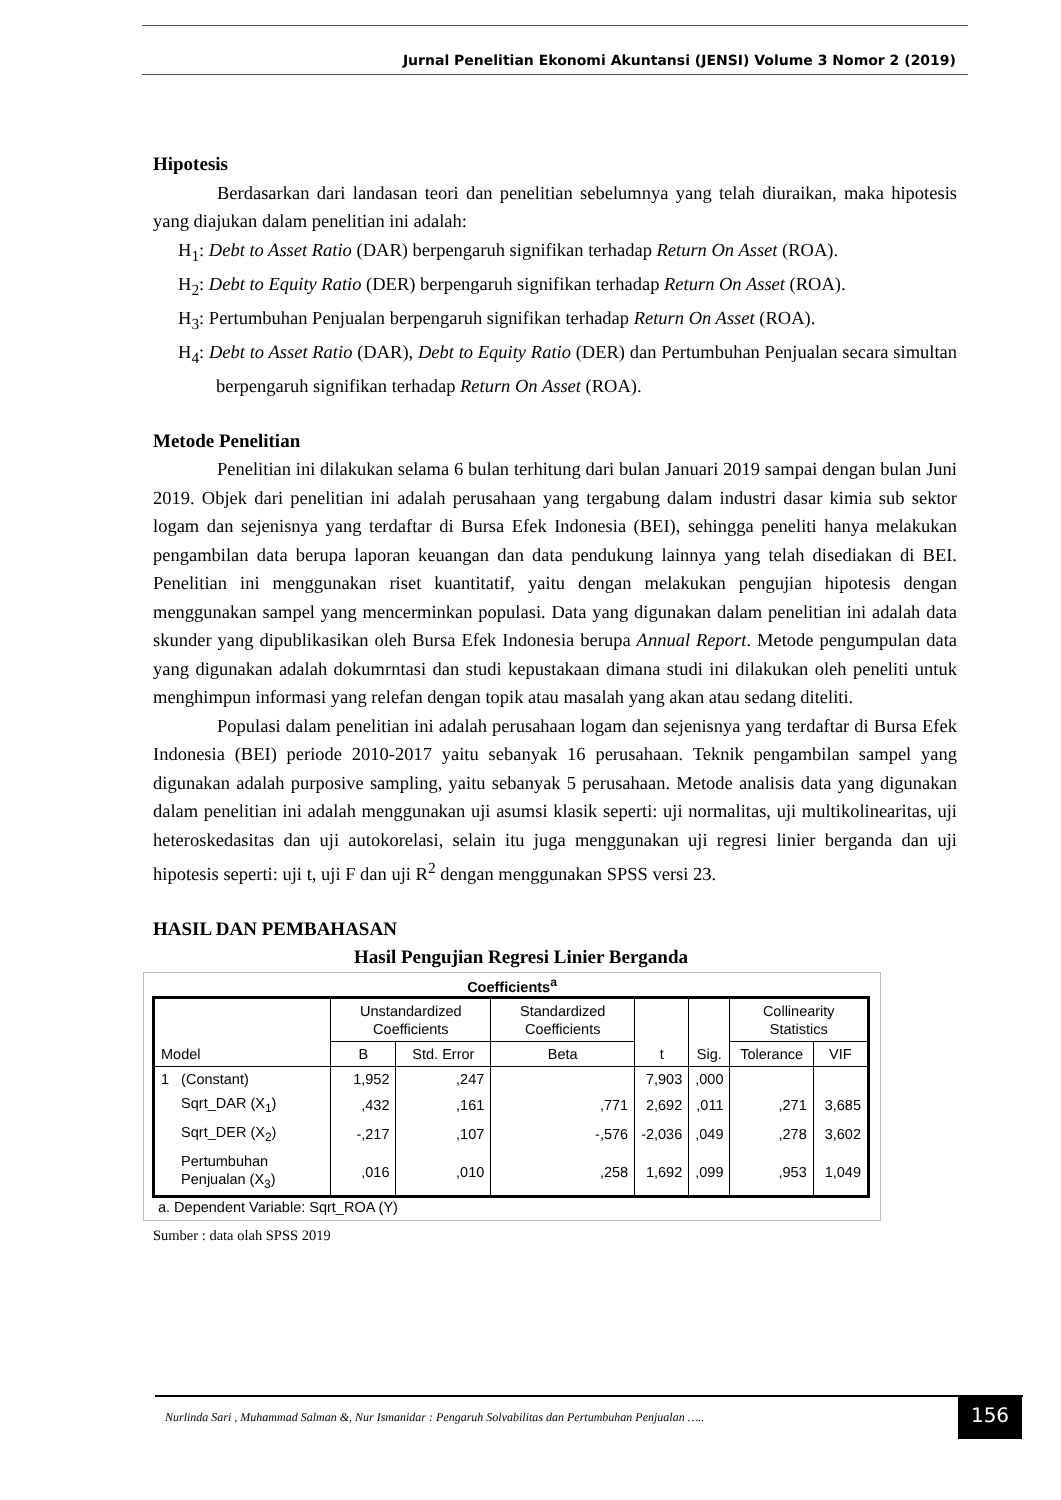Jurnal Penelitian Ekonomi Akuntansi (JENSI) Volume 3 Nomor 2 (2019)
Hipotesis
Berdasarkan dari landasan teori dan penelitian sebelumnya yang telah diuraikan, maka hipotesis yang diajukan dalam penelitian ini adalah:
H<sub>1</sub>: Debt to Asset Ratio (DAR) berpengaruh signifikan terhadap Return On Asset (ROA).
H<sub>2</sub>: Debt to Equity Ratio (DER) berpengaruh signifikan terhadap Return On Asset (ROA).
H<sub>3</sub>: Pertumbuhan Penjualan berpengaruh signifikan terhadap Return On Asset (ROA).
H<sub>4</sub>: Debt to Asset Ratio (DAR), Debt to Equity Ratio (DER) dan Pertumbuhan Penjualan secara simultan berpengaruh signifikan terhadap Return On Asset (ROA).
Metode Penelitian
Penelitian ini dilakukan selama 6 bulan terhitung dari bulan Januari 2019 sampai dengan bulan Juni 2019. Objek dari penelitian ini adalah perusahaan yang tergabung dalam industri dasar kimia sub sektor logam dan sejenisnya yang terdaftar di Bursa Efek Indonesia (BEI), sehingga peneliti hanya melakukan pengambilan data berupa laporan keuangan dan data pendukung lainnya yang telah disediakan di BEI. Penelitian ini menggunakan riset kuantitatif, yaitu dengan melakukan pengujian hipotesis dengan menggunakan sampel yang mencerminkan populasi. Data yang digunakan dalam penelitian ini adalah data skunder yang dipublikasikan oleh Bursa Efek Indonesia berupa Annual Report. Metode pengumpulan data yang digunakan adalah dokumrntasi dan studi kepustakaan dimana studi ini dilakukan oleh peneliti untuk menghimpun informasi yang relefan dengan topik atau masalah yang akan atau sedang diteliti.
Populasi dalam penelitian ini adalah perusahaan logam dan sejenisnya yang terdaftar di Bursa Efek Indonesia (BEI) periode 2010-2017 yaitu sebanyak 16 perusahaan. Teknik pengambilan sampel yang digunakan adalah purposive sampling, yaitu sebanyak 5 perusahaan. Metode analisis data yang digunakan dalam penelitian ini adalah menggunakan uji asumsi klasik seperti: uji normalitas, uji multikolinearitas, uji heteroskedasitas dan uji autokorelasi, selain itu juga menggunakan uji regresi linier berganda dan uji hipotesis seperti: uji t, uji F dan uji R<sup>2</sup> dengan menggunakan SPSS versi 23.
HASIL DAN PEMBAHASAN
Hasil Pengujian Regresi Linier Berganda
Coefficients<sup>a</sup>
| Model | | Unstandardized Coefficients | | Standardized Coefficients | t | Sig. | Collinearity Statistics | |
| --- | --- | --- | --- | --- | --- | --- | --- | --- |
| | | B | Std. Error | Beta | | | Tolerance | VIF |
| 1 | (Constant) | 1,952 | ,247 | | 7,903 | ,000 | | |
| | Sqrt_DAR (X<sub>1</sub>) | ,432 | ,161 | ,771 | 2,692 | ,011 | ,271 | 3,685 |
| | Sqrt_DER (X<sub>2</sub>) | -,217 | ,107 | -,576 | -2,036 | ,049 | ,278 | 3,602 |
| | Pertumbuhan Penjualan (X<sub>3</sub>) | ,016 | ,010 | ,258 | 1,692 | ,099 | ,953 | 1,049 |
a. Dependent Variable: Sqrt_ROA (Y)
Sumber : data olah SPSS 2019
Nurlinda Sari , Muhammad Salman &, Nur Ismanidar : Pengaruh Solvabilitas dan Pertumbuhan Penjualan …..
156